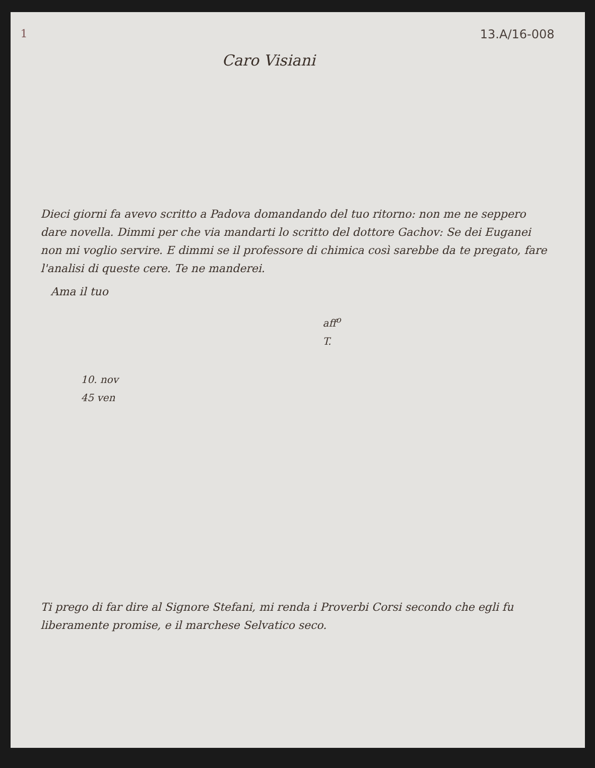1
13.A/16-008
Caro Visiani
Dieci giorni fa avevo scritto a Padova domandando del tuo ritorno: non me ne seppero dare novella. Dimmi per che via mandarti lo scritto del dottore Gachov: Se dei Euganei non mi voglio servire. E dimmi se il professore di chimica così sarebbe da te pregato, fare l'analisi di queste cere. Te ne manderei.
Ama il tuo
aff<sup>o</sup>
T.
10. nov
45 ven
Ti prego di far dire al Signore Stefani, mi renda i Proverbi Corsi secondo che egli fu liberamente promise, e il marchese Selvatico seco.